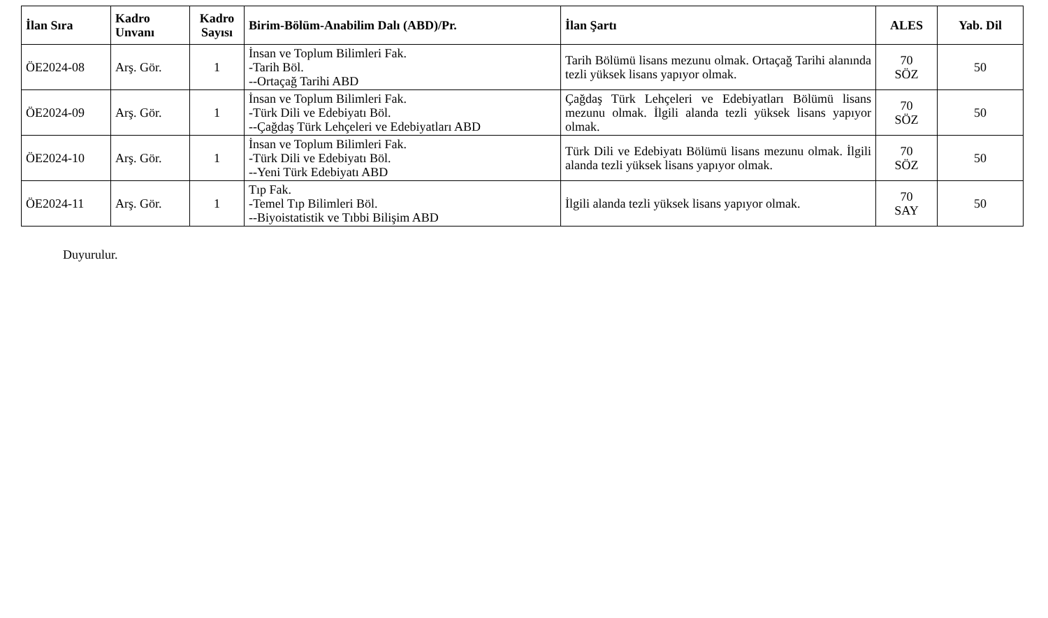| İlan Sıra | Kadro Unvanı | Kadro Sayısı | Birim-Bölüm-Anabilim Dalı (ABD)/Pr. | İlan Şartı | ALES | Yab. Dil |
| --- | --- | --- | --- | --- | --- | --- |
| ÖE2024-08 | Arş. Gör. | 1 | İnsan ve Toplum Bilimleri Fak. -Tarih Böl. --Ortaçağ Tarihi ABD | Tarih Bölümü lisans mezunu olmak. Ortaçağ Tarihi alanında tezli yüksek lisans yapıyor olmak. | 70 SÖZ | 50 |
| ÖE2024-09 | Arş. Gör. | 1 | İnsan ve Toplum Bilimleri Fak. -Türk Dili ve Edebiyatı Böl. --Çağdaş Türk Lehçeleri ve Edebiyatları ABD | Çağdaş Türk Lehçeleri ve Edebiyatları Bölümü lisans mezunu olmak. İlgili alanda tezli yüksek lisans yapıyor olmak. | 70 SÖZ | 50 |
| ÖE2024-10 | Arş. Gör. | 1 | İnsan ve Toplum Bilimleri Fak. -Türk Dili ve Edebiyatı Böl. --Yeni Türk Edebiyatı ABD | Türk Dili ve Edebiyatı Bölümü lisans mezunu olmak. İlgili alanda tezli yüksek lisans yapıyor olmak. | 70 SÖZ | 50 |
| ÖE2024-11 | Arş. Gör. | 1 | Tıp Fak. -Temel Tıp Bilimleri Böl. --Biyoistatistik ve Tıbbi Bilişim ABD | İlgili alanda tezli yüksek lisans yapıyor olmak. | 70 SAY | 50 |
Duyurulur.